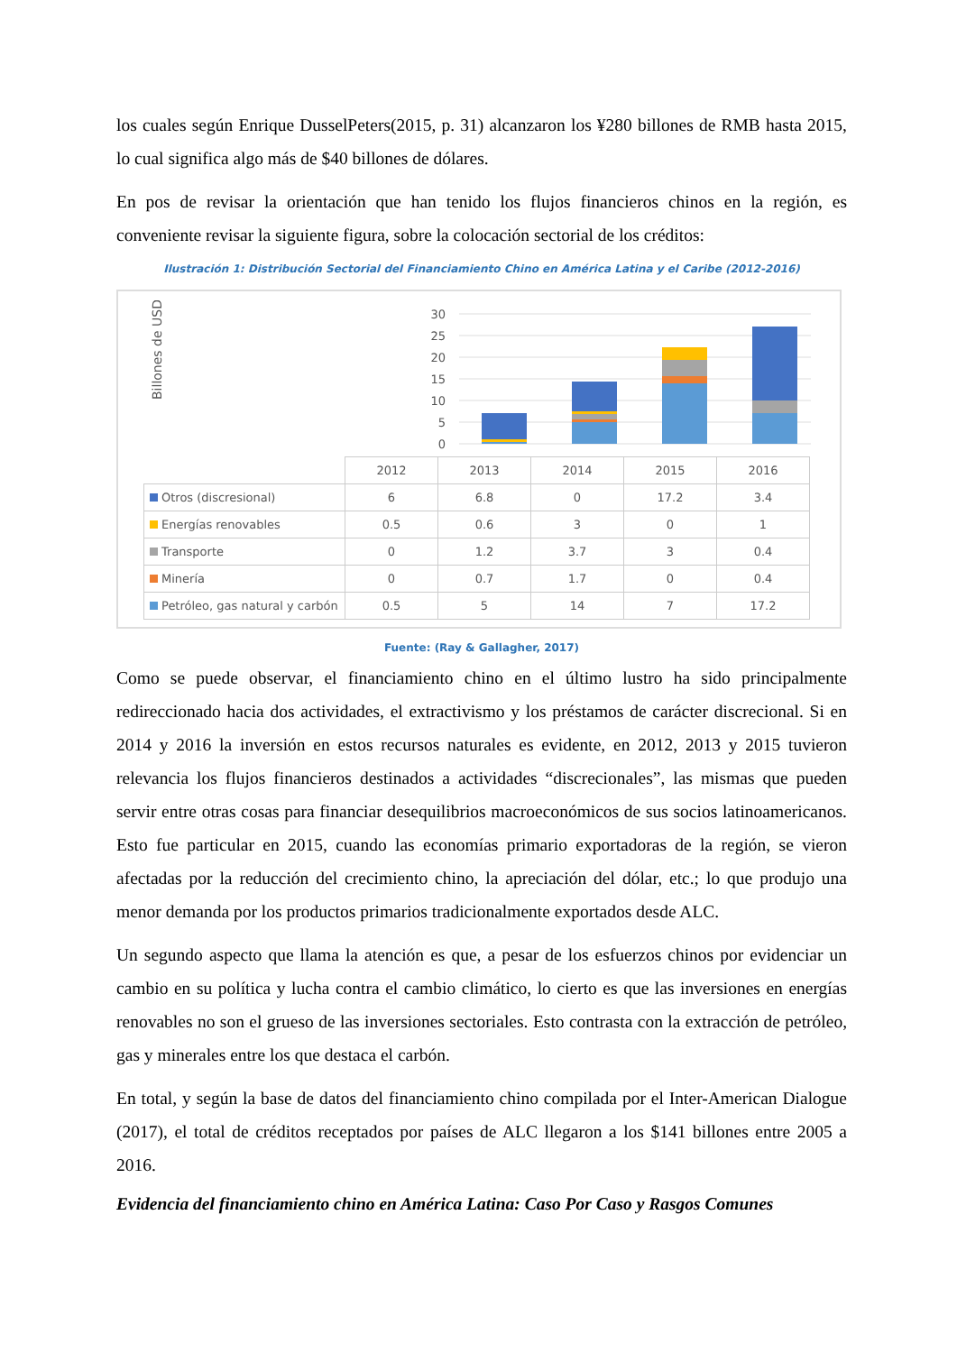los cuales según Enrique DusselPeters(2015, p. 31) alcanzaron los ¥280 billones de RMB hasta 2015, lo cual significa algo más de $40 billones de dólares.
En pos de revisar la orientación que han tenido los flujos financieros chinos en la región, es conveniente revisar la siguiente figura, sobre la colocación sectorial de los créditos:
Ilustración 1: Distribución Sectorial del Financiamiento Chino en América Latina y el Caribe (2012-2016)
Billones de USD
30
25
20
15
10
5
0
| | 2012 | 2013 | 2014 | 2015 | 2016 |
| --- | --- | --- | --- | --- | --- |
| Otros (discresional) | 6 | 6.8 | 0 | 17.2 | 3.4 |
| Energías renovables | 0.5 | 0.6 | 3 | 0 | 1 |
| Transporte | 0 | 1.2 | 3.7 | 3 | 0.4 |
| Minería | 0 | 0.7 | 1.7 | 0 | 0.4 |
| Petróleo, gas natural y carbón | 0.5 | 5 | 14 | 7 | 17.2 |
Fuente: (Ray & Gallagher, 2017)
Como se puede observar, el financiamiento chino en el último lustro ha sido principalmente redireccionado hacia dos actividades, el extractivismo y los préstamos de carácter discrecional. Si en 2014 y 2016 la inversión en estos recursos naturales es evidente, en 2012, 2013 y 2015 tuvieron relevancia los flujos financieros destinados a actividades “discrecionales”, las mismas que pueden servir entre otras cosas para financiar desequilibrios macroeconómicos de sus socios latinoamericanos. Esto fue particular en 2015, cuando las economías primario exportadoras de la región, se vieron afectadas por la reducción del crecimiento chino, la apreciación del dólar, etc.; lo que produjo una menor demanda por los productos primarios tradicionalmente exportados desde ALC.
Un segundo aspecto que llama la atención es que, a pesar de los esfuerzos chinos por evidenciar un cambio en su política y lucha contra el cambio climático, lo cierto es que las inversiones en energías renovables no son el grueso de las inversiones sectoriales. Esto contrasta con la extracción de petróleo, gas y minerales entre los que destaca el carbón.
En total, y según la base de datos del financiamiento chino compilada por el Inter-American Dialogue (2017), el total de créditos receptados por países de ALC llegaron a los $141 billones entre 2005 a 2016.
Evidencia del financiamiento chino en América Latina: Caso Por Caso y Rasgos Comunes